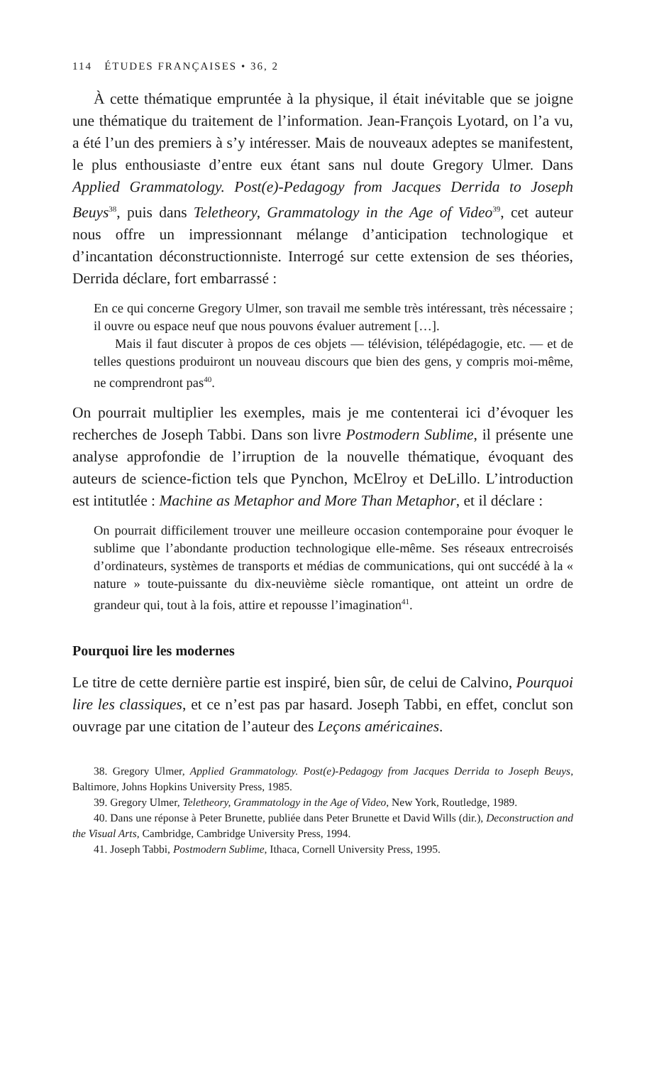114 ÉTUDES FRANÇAISES • 36, 2
À cette thématique empruntée à la physique, il était inévitable que se joigne une thématique du traitement de l’information. Jean-François Lyotard, on l’a vu, a été l’un des premiers à s’y intéresser. Mais de nouveaux adeptes se manifestent, le plus enthousiaste d’entre eux étant sans nul doute Gregory Ulmer. Dans Applied Grammatology. Post(e)-Pedagogy from Jacques Derrida to Joseph Beuys<sup>38</sup>, puis dans Teletheory, Grammatology in the Age of Video<sup>39</sup>, cet auteur nous offre un impressionnant mélange d’anticipation technologique et d’incantation déconstructionniste. Interrogé sur cette extension de ses théories, Derrida déclare, fort embarrassé :
En ce qui concerne Gregory Ulmer, son travail me semble très intéressant, très nécessaire ; il ouvre ou espace neuf que nous pouvons évaluer autrement […].
Mais il faut discuter à propos de ces objets — télévision, télépédagogie, etc. — et de telles questions produiront un nouveau discours que bien des gens, y compris moi-même, ne comprendront pas<sup>40</sup>.
On pourrait multiplier les exemples, mais je me contenterai ici d’évoquer les recherches de Joseph Tabbi. Dans son livre Postmodern Sublime, il présente une analyse approfondie de l’irruption de la nouvelle thématique, évoquant des auteurs de science-fiction tels que Pynchon, McElroy et DeLillo. L’introduction est intitutlée : Machine as Metaphor and More Than Metaphor, et il déclare :
On pourrait difficilement trouver une meilleure occasion contemporaine pour évoquer le sublime que l’abondante production technologique elle-même. Ses réseaux entrecroisés d’ordinateurs, systèmes de transports et médias de communications, qui ont succédé à la « nature » toute-puissante du dix-neuvième siècle romantique, ont atteint un ordre de grandeur qui, tout à la fois, attire et repousse l’imagination<sup>41</sup>.
Pourquoi lire les modernes
Le titre de cette dernière partie est inspiré, bien sûr, de celui de Calvino, Pourquoi lire les classiques, et ce n’est pas par hasard. Joseph Tabbi, en effet, conclut son ouvrage par une citation de l’auteur des Leçons américaines.
38. Gregory Ulmer, Applied Grammatology. Post(e)-Pedagogy from Jacques Derrida to Joseph Beuys, Baltimore, Johns Hopkins University Press, 1985.
39. Gregory Ulmer, Teletheory, Grammatology in the Age of Video, New York, Routledge, 1989.
40. Dans une réponse à Peter Brunette, publiée dans Peter Brunette et David Wills (dir.), Deconstruction and the Visual Arts, Cambridge, Cambridge University Press, 1994.
41. Joseph Tabbi, Postmodern Sublime, Ithaca, Cornell University Press, 1995.